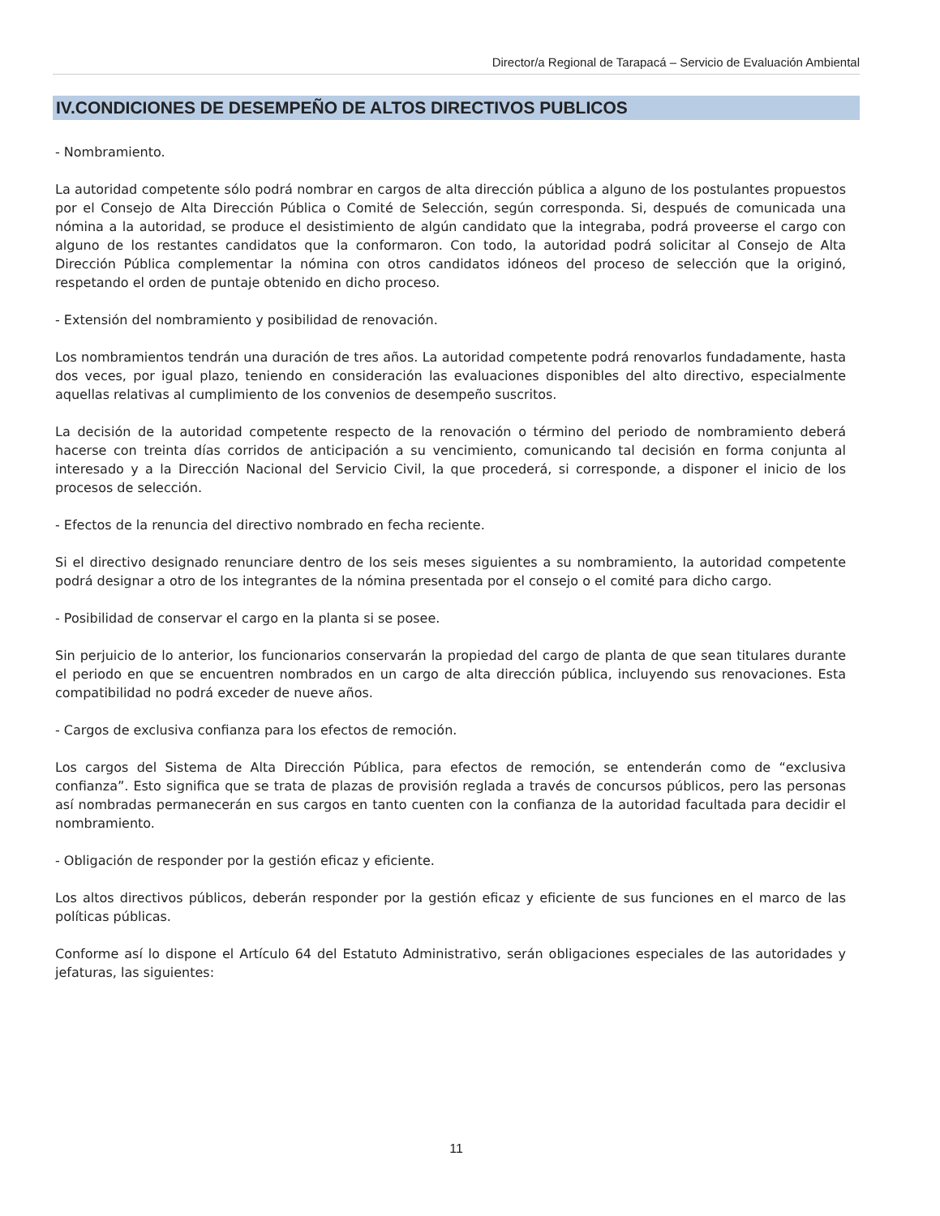Director/a Regional de Tarapacá – Servicio de Evaluación Ambiental
IV.CONDICIONES DE DESEMPEÑO DE ALTOS DIRECTIVOS PUBLICOS
- Nombramiento.
La autoridad competente sólo podrá nombrar en cargos de alta dirección pública a alguno de los postulantes propuestos por el Consejo de Alta Dirección Pública o Comité de Selección, según corresponda. Si, después de comunicada una nómina a la autoridad, se produce el desistimiento de algún candidato que la integraba, podrá proveerse el cargo con alguno de los restantes candidatos que la conformaron. Con todo, la autoridad podrá solicitar al Consejo de Alta Dirección Pública complementar la nómina con otros candidatos idóneos del proceso de selección que la originó, respetando el orden de puntaje obtenido en dicho proceso.
- Extensión del nombramiento y posibilidad de renovación.
Los nombramientos tendrán una duración de tres años. La autoridad competente podrá renovarlos fundadamente, hasta dos veces, por igual plazo, teniendo en consideración las evaluaciones disponibles del alto directivo, especialmente aquellas relativas al cumplimiento de los convenios de desempeño suscritos.
La decisión de la autoridad competente respecto de la renovación o término del periodo de nombramiento deberá hacerse con treinta días corridos de anticipación a su vencimiento, comunicando tal decisión en forma conjunta al interesado y a la Dirección Nacional del Servicio Civil, la que procederá, si corresponde, a disponer el inicio de los procesos de selección.
- Efectos de la renuncia del directivo nombrado en fecha reciente.
Si el directivo designado renunciare dentro de los seis meses siguientes a su nombramiento, la autoridad competente podrá designar a otro de los integrantes de la nómina presentada por el consejo o el comité para dicho cargo.
- Posibilidad de conservar el cargo en la planta si se posee.
Sin perjuicio de lo anterior, los funcionarios conservarán la propiedad del cargo de planta de que sean titulares durante el periodo en que se encuentren nombrados en un cargo de alta dirección pública, incluyendo sus renovaciones. Esta compatibilidad no podrá exceder de nueve años.
- Cargos de exclusiva confianza para los efectos de remoción.
Los cargos del Sistema de Alta Dirección Pública, para efectos de remoción, se entenderán como de “exclusiva confianza”. Esto significa que se trata de plazas de provisión reglada a través de concursos públicos, pero las personas así nombradas permanecerán en sus cargos en tanto cuenten con la confianza de la autoridad facultada para decidir el nombramiento.
- Obligación de responder por la gestión eficaz y eficiente.
Los altos directivos públicos, deberán responder por la gestión eficaz y eficiente de sus funciones en el marco de las políticas públicas.
Conforme así lo dispone el Artículo 64 del Estatuto Administrativo, serán obligaciones especiales de las autoridades y jefaturas, las siguientes:
11